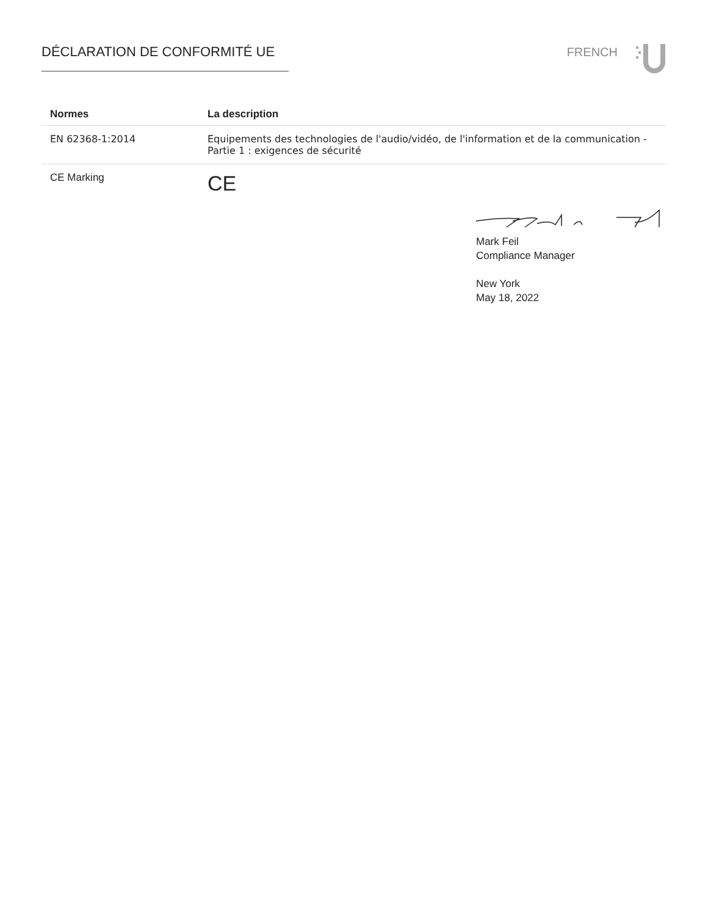DÉCLARATION DE CONFORMITÉ UE FRENCH
| Normes | La description |
| --- | --- |
| EN 62368-1:2014 | Equipements des technologies de l'audio/vidéo, de l'information et de la communication - Partie 1 : exigences de sécurité |
| CE Marking | CE |
Mark Feil
Compliance Manager
New York
May 18, 2022